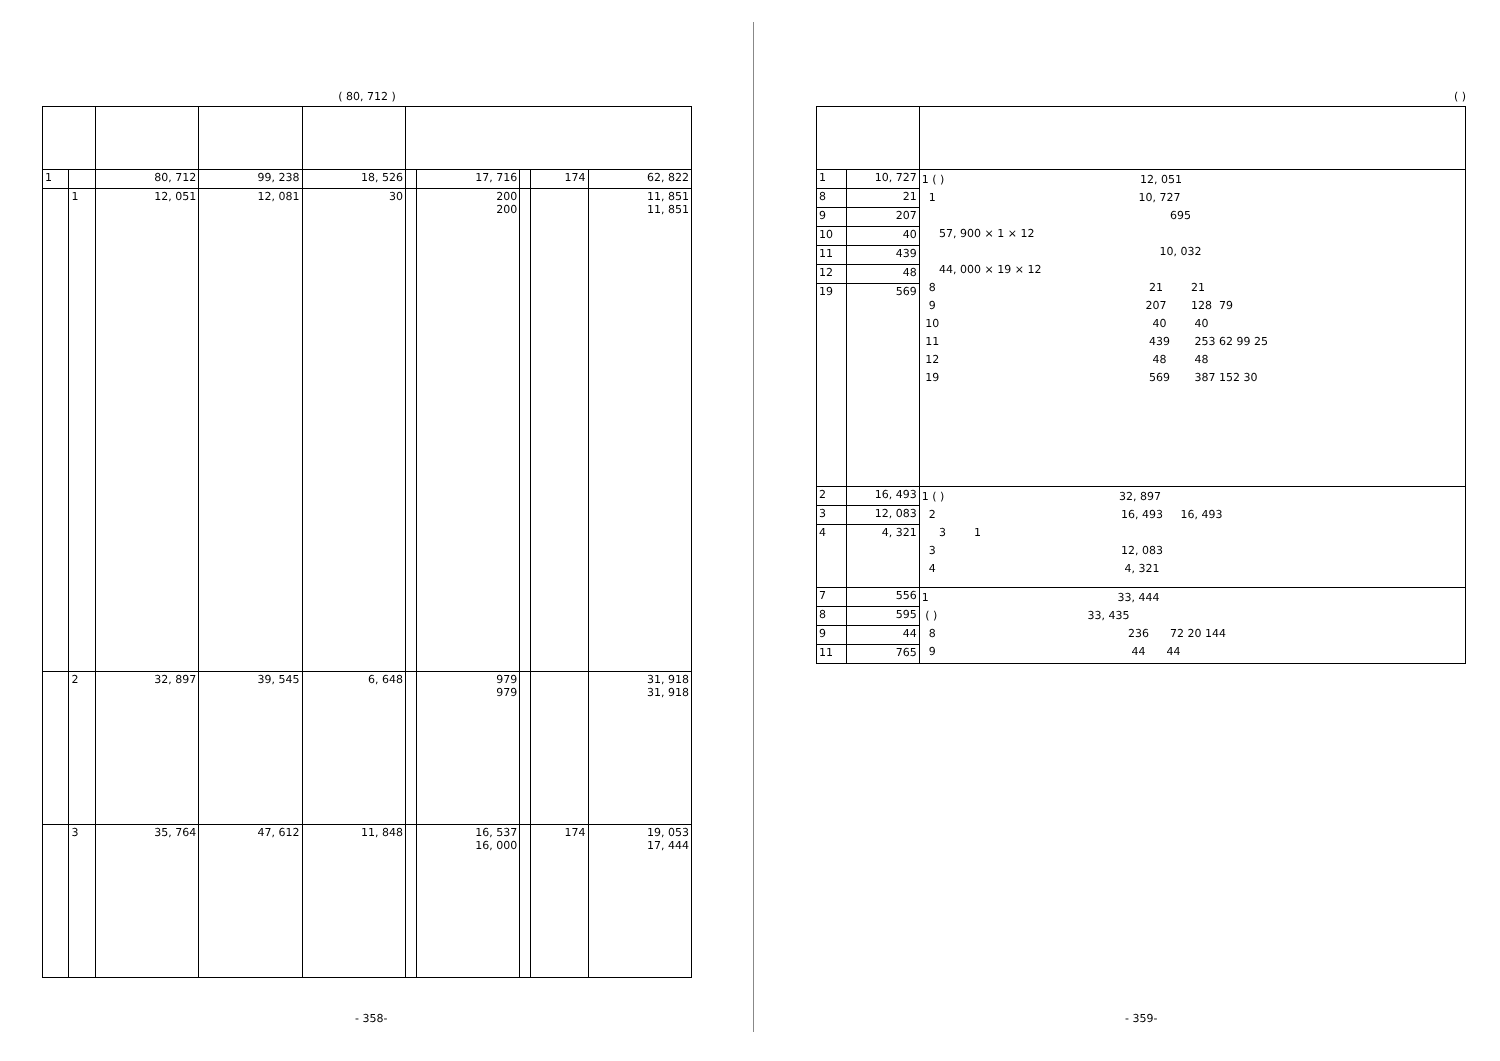( 80, 712 )
| 1 | | 80, 712 | 99, 238 | 18, 526 | | 17, 716 | | 174 | 62, 822 |
| | 1 | 12, 051 | 12, 081 | 30 | | 200 200 | | | 11, 851 11, 851 |
| | 2 | 32, 897 | 39, 545 | 6, 648 | | 979 979 | | | 31, 918 31, 918 |
| | 3 | 35, 764 | 47, 612 | 11, 848 | | 16, 537 16, 000 | | 174 | 19, 053 17, 444 |
- 358-
( )
| 1 | 10, 727 | 1 ( ) 12, 051 1 10, 727 695 57, 900 × 1 × 12 10, 032 44, 000 × 19 × 12 8 21 21 9 207 128 79 10 40 40 11 439 253 62 99 25 12 48 48 19 569 387 152 30 |
| 8 | 21 | |
| 9 | 207 | |
| 10 | 40 | |
| 11 | 439 | |
| 12 | 48 | |
| 19 | 569 | |
| 2 | 16, 493 | 1 ( ) 32, 897 2 16, 493 16, 493 3 1 3 12, 083 4 4, 321 |
| 3 | 12, 083 | |
| 4 | 4, 321 | |
| 7 | 556 | 1 33, 444 ( ) 33, 435 8 236 72 20 144 9 44 44 |
| 8 | 595 | |
| 9 | 44 | |
| 11 | 765 | |
- 359-